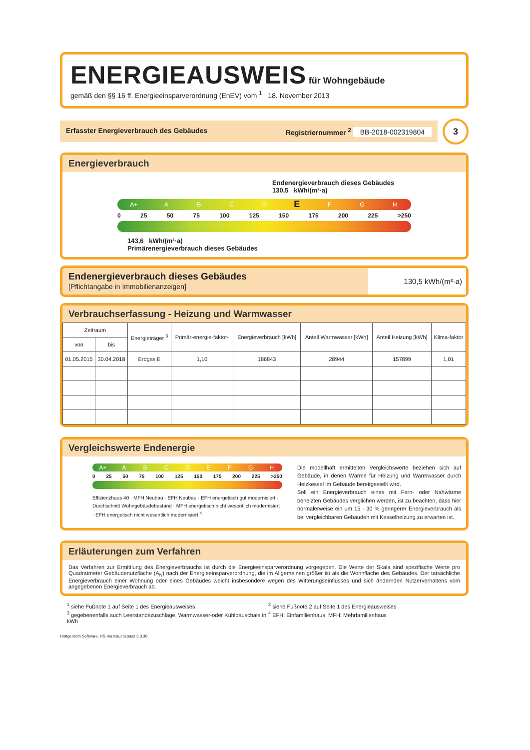ENERGIEAUSWEIS
für Wohngebäude
gemäß den §§ 16 ff. Energieeinsparverordnung (EnEV) vom <sup>1</sup> 18. November 2013
Erfasster Energieverbrauch des Gebäudes Registriernummer <sup>2</sup> BB-2018-002319804
3
Energieverbrauch
Endenergieverbrauch dieses Gebäudes
130,5 kWh/(m²·a)
A+ ABCDEFGH
0 25 50 75 100 125 150 175 200 225 >250
143,6 kWh/(m²·a)
Primärenergieverbrauch dieses Gebäudes
Endenergieverbrauch dieses Gebäudes
[Pflichtangabe in Immobilienanzeigen]
130,5 kWh/(m²·a)
Verbrauchserfassung - Heizung und Warmwasser
| Zeitraum | | Energieträger <sup>3</sup> | Primär-energie-faktor- | Energieverbrauch [kWh] | Anteil Warmwasser [kWh] | Anteil Heizung [kWh] | Klima-faktor |
| --- | --- | --- | --- | --- | --- | --- | --- |
| von | bis | | | | | | |
| 01.05.2015 | 30.04.2018 | Erdgas E | 1,10 | 186843 | 28944 | 157899 | 1,01 |
Vergleichswerte Endenergie
A+ ABCDEFGH
0 25 50 75 100 125 150 175 200 225 >250
Effizienzhaus 40 · MFH Neubau · EFH Neubau · EFH energetisch gut modernisiert · Durchschnitt Wohngebäudebestand · MFH energetisch nicht wesentlich modernisiert · EFH energetisch nicht wesentlich modernisiert <sup>4</sup>
Die modellhaft ermittelten Vergleichswerte beziehen sich auf Gebäude, in denen Wärme für Heizung und Warmwasser durch Heizkessel im Gebäude bereitgestellt wird.
Soll ein Energieverbrauch eines mit Fern- oder Nahwärme beheizten Gebäudes verglichen werden, ist zu beachten, dass hier normalerweise ein um 15 - 30 % geringerer Energieverbrauch als bei vergleichbaren Gebäuden mit Kesselheizung zu erwarten ist.
Erläuterungen zum Verfahren
Das Verfahren zur Ermittlung des Energieverbrauchs ist durch die Energieeinsparverordnung vorgegeben. Die Werte der Skala sind spezifische Werte pro Quadratmeter Gebäudenutzfläche (A<sub>N</sub>) nach der Energieeinsparverordnung, die im Allgemeinen größer ist als die Wohnfläche des Gebäudes. Der tatsächliche Energieverbrauch einer Wohnung oder eines Gebäudes weicht insbesondere wegen des Witterungseinflusses und sich ändernden Nutzerverhaltens vom angegebenen Energieverbrauch ab.
<sup>1</sup> siehe Fußnote 1 auf Seite 1 des Energieausweises <sup>2</sup> siehe Fußnote 2 auf Seite 1 des Energieausweises <sup>3</sup> gegebenenfalls auch Leerstandszuschläge, Warmwasser-oder Kühlpauschale in kWh <sup>4</sup> EFH: Einfamilienhaus, MFH: Mehrfamilienhaus
Hottgenroth Software, HS Verbrauchspass 3.3.36